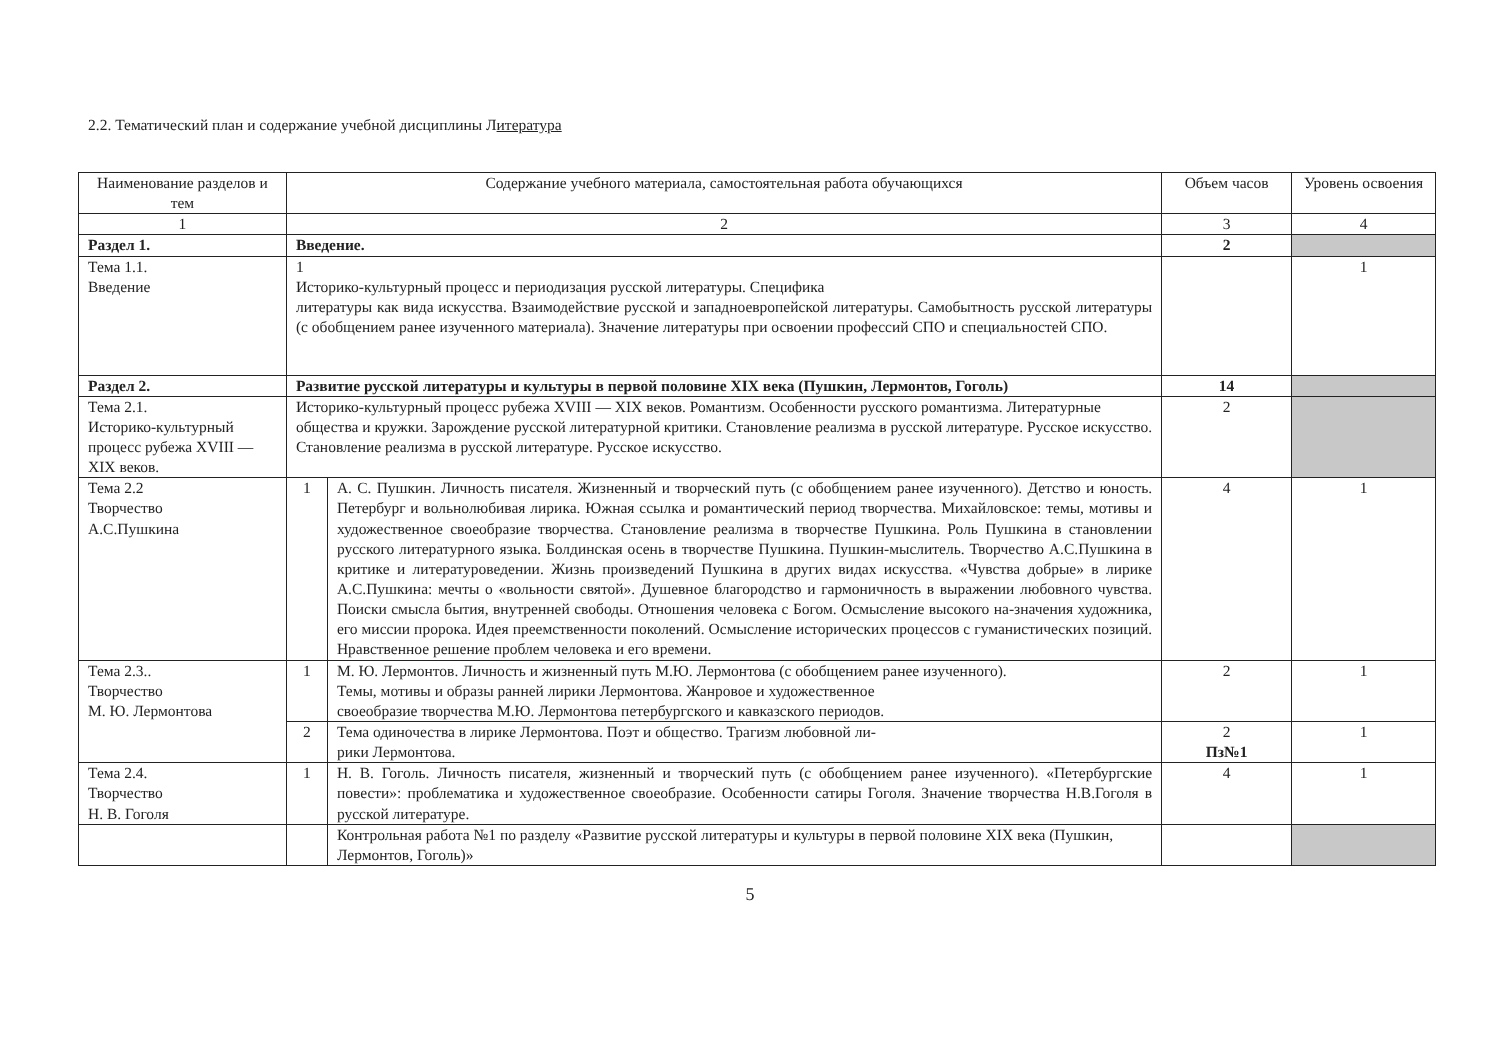2.2. Тематический план и содержание учебной дисциплины Литература
| Наименование разделов и тем | Содержание учебного материала, самостоятельная работа обучающихся | | Объем часов | Уровень освоения |
| --- | --- | --- | --- | --- |
| 1 | 2 | | 3 | 4 |
| Раздел 1. | Введение. | | 2 | |
| Тема 1.1. Введение | 1 Историко-культурный процесс и периодизация русской литературы. Специфика литературы как вида искусства. Взаимодействие русской и западноевропейской литературы. Самобытность русской литературы (с обобщением ранее изученного материала). Значение литературы при освоении профессий СПО и специальностей СПО. | | | 1 |
| Раздел 2. | Развитие русской литературы и культуры в первой половине XIX века (Пушкин, Лермонтов, Гоголь) | | 14 | |
| Тема 2.1. Историко-культурный процесс рубежа XVIII — XIX веков. | Историко-культурный процесс рубежа XVIII — XIX веков. Романтизм. Особенности русского романтизма. Литературные общества и кружки. Зарождение русской литературной критики. Становление реализма в русской литературе. Русское искусство. Становление реализма в русской литературе. Русское искусство. | | 2 | |
| Тема 2.2 Творчество А.С.Пушкина | 1 | А. С. Пушкин. Личность писателя. Жизненный и творческий путь (с обобщением ранее изученного). Детство и юность. Петербург и вольнолюбивая лирика. Южная ссылка и романтический период творчества. Михайловское: темы, мотивы и художественное своеобразие творчества. Становление реализма в творчестве Пушкина. Роль Пушкина в становлении русского литературного языка. Болдинская осень в творчестве Пушкина. Пушкин-мыслитель. Творчество А.С.Пушкина в критике и литературоведении. Жизнь произведений Пушкина в других видах искусства. «Чувства добрые» в лирике А.С.Пушкина: мечты о «вольности святой». Душевное благородство и гармоничность в выражении любовного чувства. Поиски смысла бытия, внутренней свободы. Отношения человека с Богом. Осмысление высокого на-значения художника, его миссии пророка. Идея преемственности поколений. Осмысление исторических процессов с гуманистических позиций. Нравственное решение проблем человека и его времени. | 4 | 1 |
| Тема 2.3.. Творчество М. Ю. Лермонтова | 1 | М. Ю. Лермонтов. Личность и жизненный путь М.Ю. Лермонтова (с обобщением ранее изученного). Темы, мотивы и образы ранней лирики Лермонтова. Жанровое и художественное своеобразие творчества М.Ю. Лермонтова петербургского и кавказского периодов. | 2 | 1 |
| | 2 | Тема одиночества в лирике Лермонтова. Поэт и общество. Трагизм любовной ли- рики Лермонтова. | 2 Пз№1 | 1 |
| Тема 2.4. Творчество Н. В. Гоголя | 1 | Н. В. Гоголь. Личность писателя, жизненный и творческий путь (с обобщением ранее изученного). «Петербургские повести»: проблематика и художественное своеобразие. Особенности сатиры Гоголя. Значение творчества Н.В.Гоголя в русской литературе. | 4 | 1 |
| | | Контрольная работа №1 по разделу «Развитие русской литературы и культуры в первой половине XIX века (Пушкин, Лермонтов, Гоголь)» | | |
5